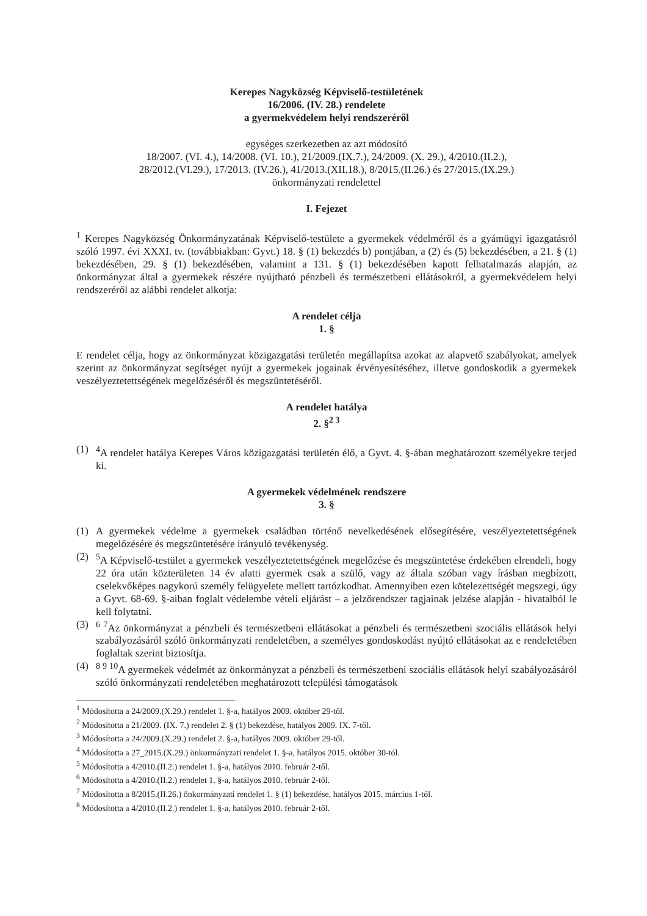Kerepes Nagyközség Képviselő-testületének
16/2006. (IV. 28.) rendelete
a gyermekvédelem helyi rendszeréről
egységes szerkezetben az azt módosító
18/2007. (VI. 4.), 14/2008. (VI. 10.), 21/2009.(IX.7.), 24/2009. (X. 29.), 4/2010.(II.2.),
28/2012.(VI.29.), 17/2013. (IV.26.), 41/2013.(XII.18.), 8/2015.(II.26.) és 27/2015.(IX.29.)
önkormányzati rendelettel
I. Fejezet
<sup>1</sup> Kerepes Nagyközség Önkormányzatának Képviselő-testülete a gyermekek védelméről és a gyámügyi igazgatásról szóló 1997. évi XXXI. tv. (továbbiakban: Gyvt.) 18. § (1) bekezdés b) pontjában, a (2) és (5) bekezdésében, a 21. § (1) bekezdésében, 29. § (1) bekezdésében, valamint a 131. § (1) bekezdésében kapott felhatalmazás alapján, az önkormányzat által a gyermekek részére nyújtható pénzbeli és természetbeni ellátásokról, a gyermekvédelem helyi rendszeréről az alábbi rendelet alkotja:
A rendelet célja
1. §
E rendelet célja, hogy az önkormányzat közigazgatási területén megállapítsa azokat az alapvető szabályokat, amelyek szerint az önkormányzat segítséget nyújt a gyermekek jogainak érvényesítéséhez, illetve gondoskodik a gyermekek veszélyeztetettségének megelőzéséről és megszüntetéséről.
A rendelet hatálya
2. §<sup>2 3</sup>
(1) <sup>4</sup>A rendelet hatálya Kerepes Város közigazgatási területén élő, a Gyvt. 4. §-ában meghatározott személyekre terjed ki.
A gyermekek védelmének rendszere
3. §
(1) A gyermekek védelme a gyermekek családban történő nevelkedésének elősegítésére, veszélyeztetettségének megelőzésére és megszüntetésére irányuló tevékenység.
(2) <sup>5</sup>A Képviselő-testület a gyermekek veszélyeztetettségének megelőzése és megszüntetése érdekében elrendeli, hogy 22 óra után közterületen 14 év alatti gyermek csak a szülő, vagy az általa szóban vagy írásban megbízott, cselekvőképes nagykorú személy felügyelete mellett tartózkodhat. Amennyiben ezen kötelezettségét megszegi, úgy a Gyvt. 68-69. §-aiban foglalt védelembe vételi eljárást – a jelzőrendszer tagjainak jelzése alapján - hivatalból le kell folytatni.
(3) <sup>6 7</sup>Az önkormányzat a pénzbeli és természetbeni ellátásokat a pénzbeli és természetbeni szociális ellátások helyi szabályozásáról szóló önkormányzati rendeletében, a személyes gondoskodást nyújtó ellátásokat az e rendeletében foglaltak szerint biztosítja.
(4) <sup>8 9 10</sup>A gyermekek védelmét az önkormányzat a pénzbeli és természetbeni szociális ellátások helyi szabályozásáról szóló önkormányzati rendeletében meghatározott települési támogatások
<sup>1</sup> Módosította a 24/2009.(X.29.) rendelet 1. §-a, hatályos 2009. október 29-től.
<sup>2</sup> Módosította a 21/2009. (IX. 7.) rendelet 2. § (1) bekezdése, hatályos 2009. IX. 7-től.
<sup>3</sup> Módosította a 24/2009.(X.29.) rendelet 2. §-a, hatályos 2009. október 29-től.
<sup>4</sup> Módosította a 27_2015.(X.29.) önkormányzati rendelet 1. §-a, hatályos 2015. október 30-tól.
<sup>5</sup> Módosította a 4/2010.(II.2.) rendelet 1. §-a, hatályos 2010. február 2-től.
<sup>6</sup> Módosította a 4/2010.(II.2.) rendelet 1. §-a, hatályos 2010. február 2-től.
<sup>7</sup> Módosította a 8/2015.(II.26.) önkormányzati rendelet 1. § (1) bekezdése, hatályos 2015. március 1-től.
<sup>8</sup> Módosította a 4/2010.(II.2.) rendelet 1. §-a, hatályos 2010. február 2-től.